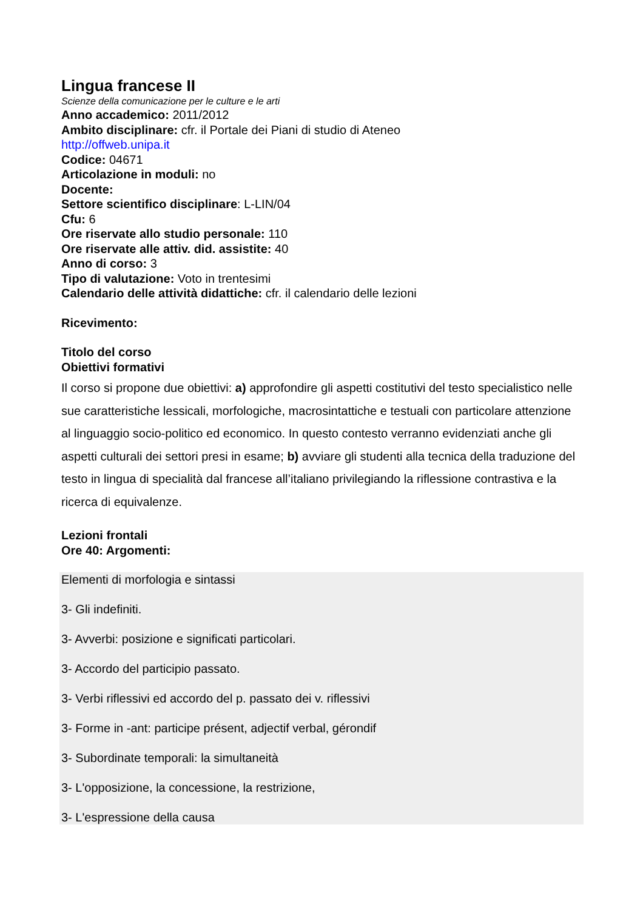Lingua francese II
Scienze della comunicazione per le culture e le arti
Anno accademico: 2011/2012
Ambito disciplinare: cfr. il Portale dei Piani di studio di Ateneo
http://offweb.unipa.it
Codice: 04671
Articolazione in moduli: no
Docente:
Settore scientifico disciplinare: L-LIN/04
Cfu: 6
Ore riservate allo studio personale: 110
Ore riservate alle attiv. did. assistite: 40
Anno di corso: 3
Tipo di valutazione: Voto in trentesimi
Calendario delle attività didattiche: cfr. il calendario delle lezioni
Ricevimento:
Titolo del corso
Obiettivi formativi
Il corso si propone due obiettivi: a) approfondire gli aspetti costitutivi del testo specialistico nelle sue caratteristiche lessicali, morfologiche, macrosintattiche e testuali con particolare attenzione al linguaggio socio-politico ed economico. In questo contesto verranno evidenziati anche gli aspetti culturali dei settori presi in esame; b) avviare gli studenti alla tecnica della traduzione del testo in lingua di specialità dal francese all’italiano privilegiando la riflessione contrastiva e la ricerca di equivalenze.
Lezioni frontali
Ore 40: Argomenti:
Elementi di morfologia e sintassi
3- Gli indefiniti.
3- Avverbi: posizione e significati particolari.
3- Accordo del participio passato.
3- Verbi riflessivi ed accordo del p. passato dei v. riflessivi
3- Forme in -ant: participe présent, adjectif verbal, gérondif
3- Subordinate temporali: la simultaneità
3- L'opposizione, la concessione, la restrizione,
3- L'espressione della causa